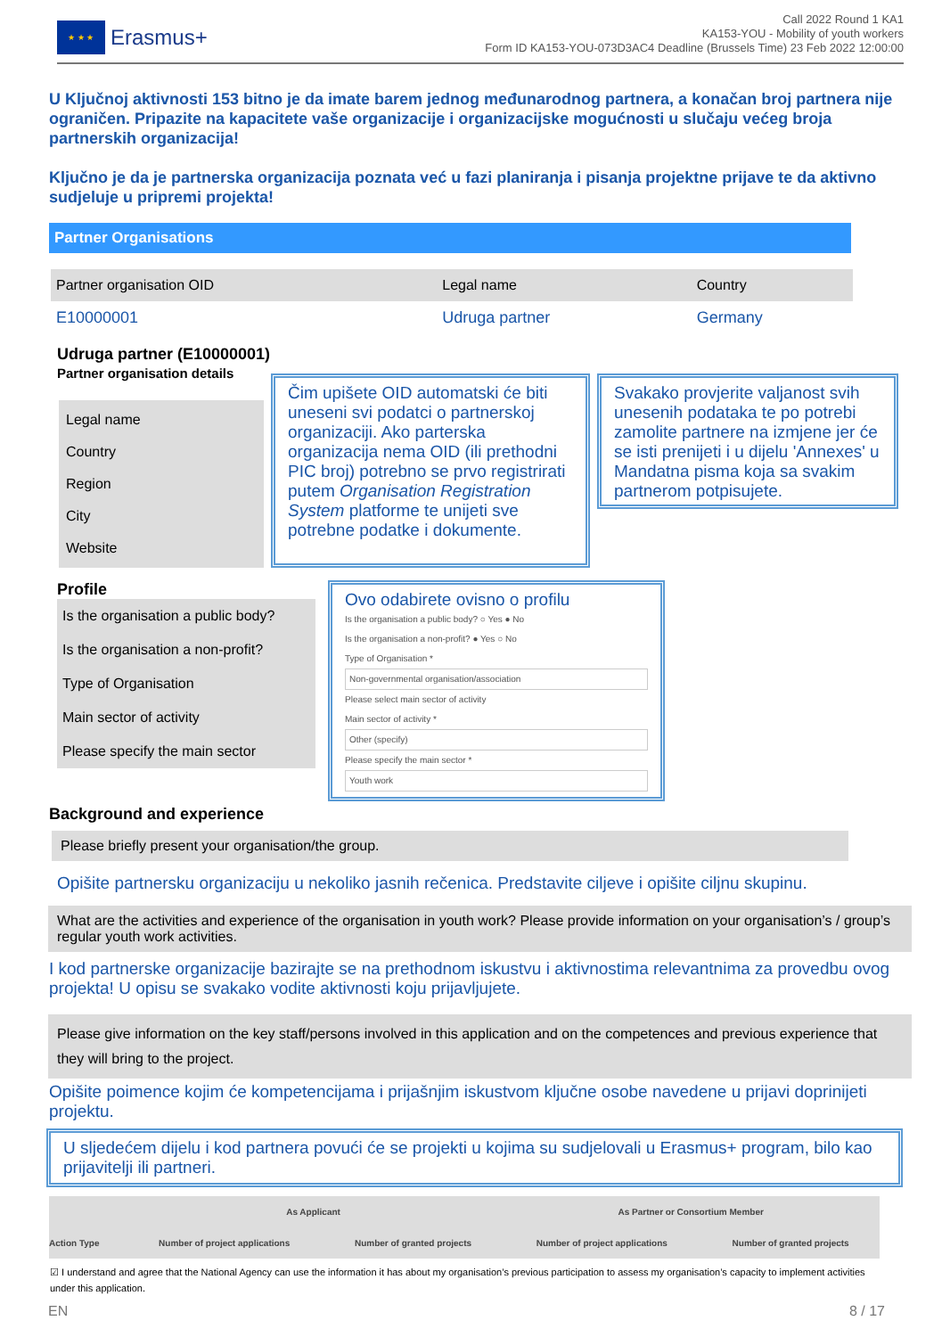★ ★ ★
Erasmus+
Call 2022 Round 1 KA1
KA153-YOU - Mobility of youth workers
Form ID KA153-YOU-073D3AC4 Deadline (Brussels Time) 23 Feb 2022 12:00:00
U Ključnoj aktivnosti 153 bitno je da imate barem jednog međunarodnog partnera, a konačan broj partnera nije ograničen. Pripazite na kapacitete vaše organizacije i organizacijske mogućnosti u slučaju većeg broja partnerskih organizacija!
Ključno je da je partnerska organizacija poznata već u fazi planiranja i pisanja projektne prijave te da aktivno sudjeluje u pripremi projekta!
Partner Organisations
| Partner organisation OID | Legal name | Country |
| --- | --- | --- |
| E10000001 | Udruga partner | Germany |
Udruga partner (E10000001)
Partner organisation details
Legal name
Country
Region
City
Website
Čim upišete OID automatski će biti uneseni svi podatci o partnerskoj organizaciji. Ako parterska organizacija nema OID (ili prethodni PIC broj) potrebno se prvo registrirati putem Organisation Registration System platforme te unijeti sve potrebne podatke i dokumente.
Svakako provjerite valjanost svih unesenih podataka te po potrebi zamolite partnere na izmjene jer će se isti prenijeti i u dijelu 'Annexes' u Mandatna pisma koja sa svakim partnerom potpisujete.
Profile
Is the organisation a public body?
Is the organisation a non-profit?
Type of Organisation
Main sector of activity
Please specify the main sector
Ovo odabirete ovisno o profilu
Is the organisation a public body? ○ Yes ● No
Is the organisation a non-profit? ● Yes ○ No
Type of Organisation *
Non-governmental organisation/association
Please select main sector of activity
Main sector of activity *
Other (specify)
Please specify the main sector *
Youth work
Background and experience
Please briefly present your organisation/the group.
Opišite partnersku organizaciju u nekoliko jasnih rečenica. Predstavite ciljeve i opišite ciljnu skupinu.
What are the activities and experience of the organisation in youth work? Please provide information on your organisation’s / group’s regular youth work activities.
I kod partnerske organizacije bazirajte se na prethodnom iskustvu i aktivnostima relevantnima za provedbu ovog projekta! U opisu se svakako vodite aktivnosti koju prijavljujete.
Please give information on the key staff/persons involved in this application and on the competences and previous experience that they will bring to the project.
Opišite poimence kojim će kompetencijama i prijašnjim iskustvom ključne osobe navedene u prijavi doprinijeti projektu.
U sljedećem dijelu i kod partnera povući će se projekti u kojima su sudjelovali u Erasmus+ program, bilo kao prijavitelji ili partneri.
| | As Applicant | | As Partner or Consortium Member | |
| --- | --- | --- | --- | --- |
| Action Type | Number of project applications | Number of granted projects | Number of project applications | Number of granted projects |
☑ I understand and agree that the National Agency can use the information it has about my organisation’s previous participation to assess my organisation’s capacity to implement activities under this application.
EN 8 / 17